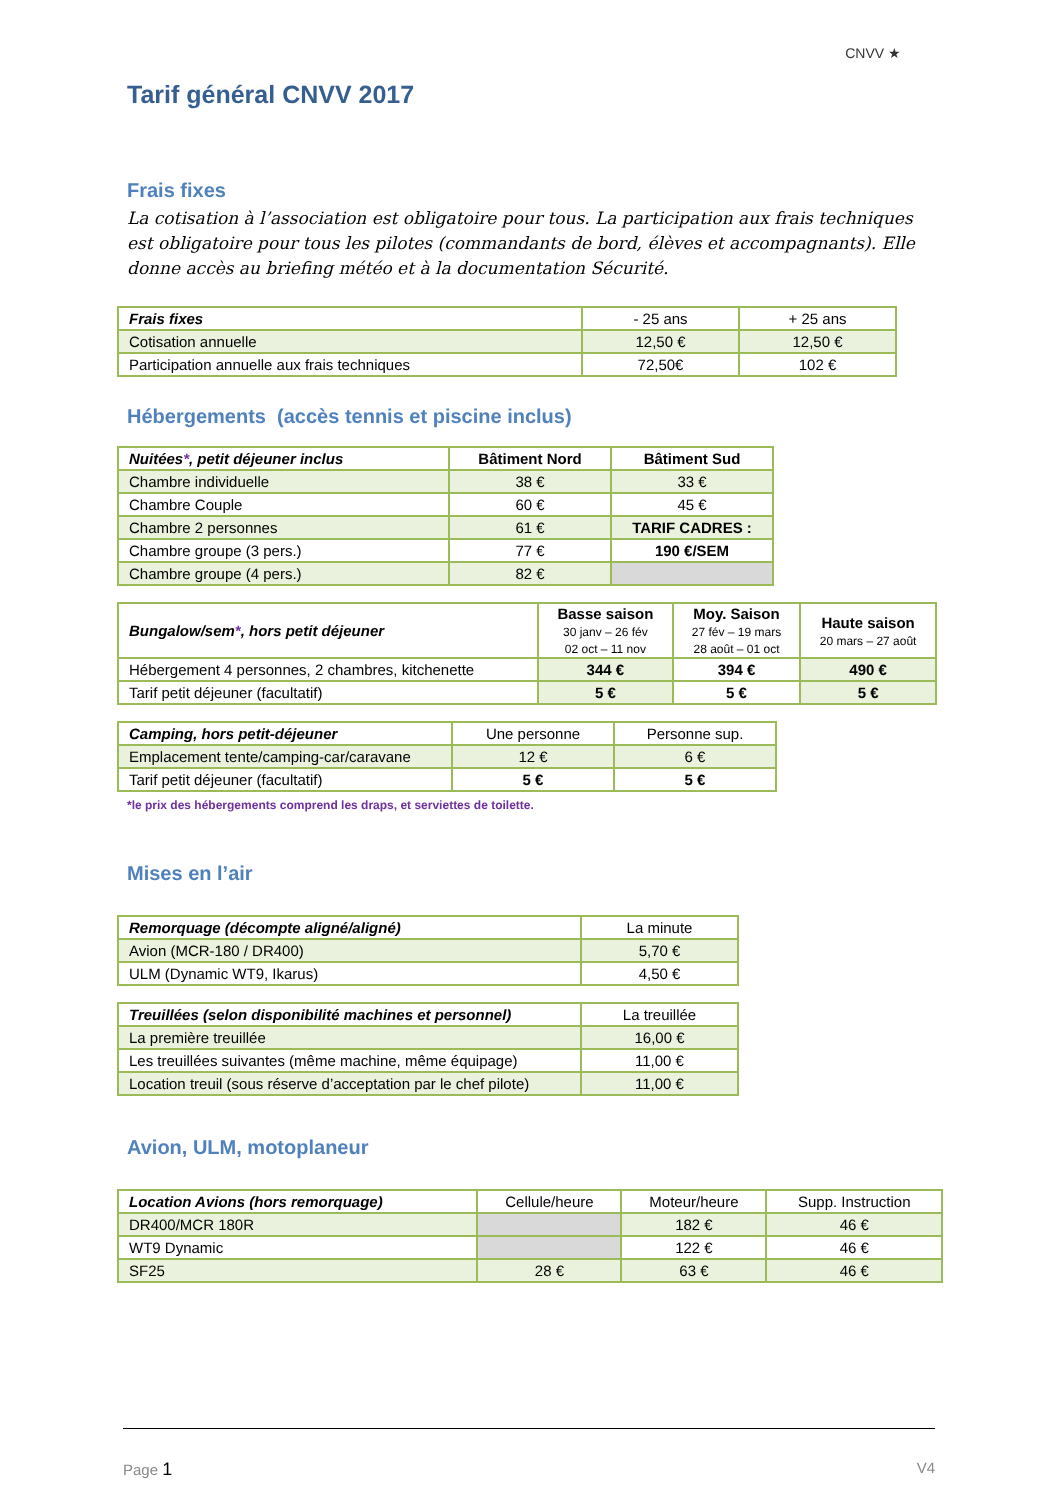CNVV ★
Tarif général CNVV 2017
Frais fixes
La cotisation à l’association est obligatoire pour tous. La participation aux frais techniques est obligatoire pour tous les pilotes (commandants de bord, élèves et accompagnants). Elle donne accès au briefing météo et à la documentation Sécurité.
| Frais fixes | - 25 ans | + 25 ans |
| --- | --- | --- |
| Cotisation annuelle | 12,50 € | 12,50 € |
| Participation annuelle aux frais techniques | 72,50€ | 102 € |
Hébergements (accès tennis et piscine inclus)
| Nuitées * , petit déjeuner inclus | Bâtiment Nord | Bâtiment Sud |
| --- | --- | --- |
| Chambre individuelle | 38 € | 33 € |
| Chambre Couple | 60 € | 45 € |
| Chambre 2 personnes | 61 € | TARIF CADRES : |
| Chambre groupe (3 pers.) | 77 € | 190 €/SEM |
| Chambre groupe (4 pers.) | 82 € | |
| Bungalow/sem * , hors petit déjeuner | Basse saison 30 janv – 26 fév 02 oct – 11 nov | Moy. Saison 27 fév – 19 mars 28 août – 01 oct | Haute saison 20 mars – 27 août |
| --- | --- | --- | --- |
| Hébergement 4 personnes, 2 chambres, kitchenette | 344 € | 394 € | 490 € |
| Tarif petit déjeuner (facultatif) | 5 € | 5 € | 5 € |
| Camping, hors petit-déjeuner | Une personne | Personne sup. |
| --- | --- | --- |
| Emplacement tente/camping-car/caravane | 12 € | 6 € |
| Tarif petit déjeuner (facultatif) | 5 € | 5 € |
*le prix des hébergements comprend les draps, et serviettes de toilette.
Mises en l’air
| Remorquage (décompte aligné/aligné) | La minute |
| --- | --- |
| Avion (MCR-180 / DR400) | 5,70 € |
| ULM (Dynamic WT9, Ikarus) | 4,50 € |
| Treuillées (selon disponibilité machines et personnel) | La treuillée |
| --- | --- |
| La première treuillée | 16,00 € |
| Les treuillées suivantes (même machine, même équipage) | 11,00 € |
| Location treuil (sous réserve d’acceptation par le chef pilote) | 11,00 € |
Avion, ULM, motoplaneur
| Location Avions (hors remorquage) | Cellule/heure | Moteur/heure | Supp. Instruction |
| --- | --- | --- | --- |
| DR400/MCR 180R | | 182 € | 46 € |
| WT9 Dynamic | | 122 € | 46 € |
| SF25 | 28 € | 63 € | 46 € |
Page 1 V4